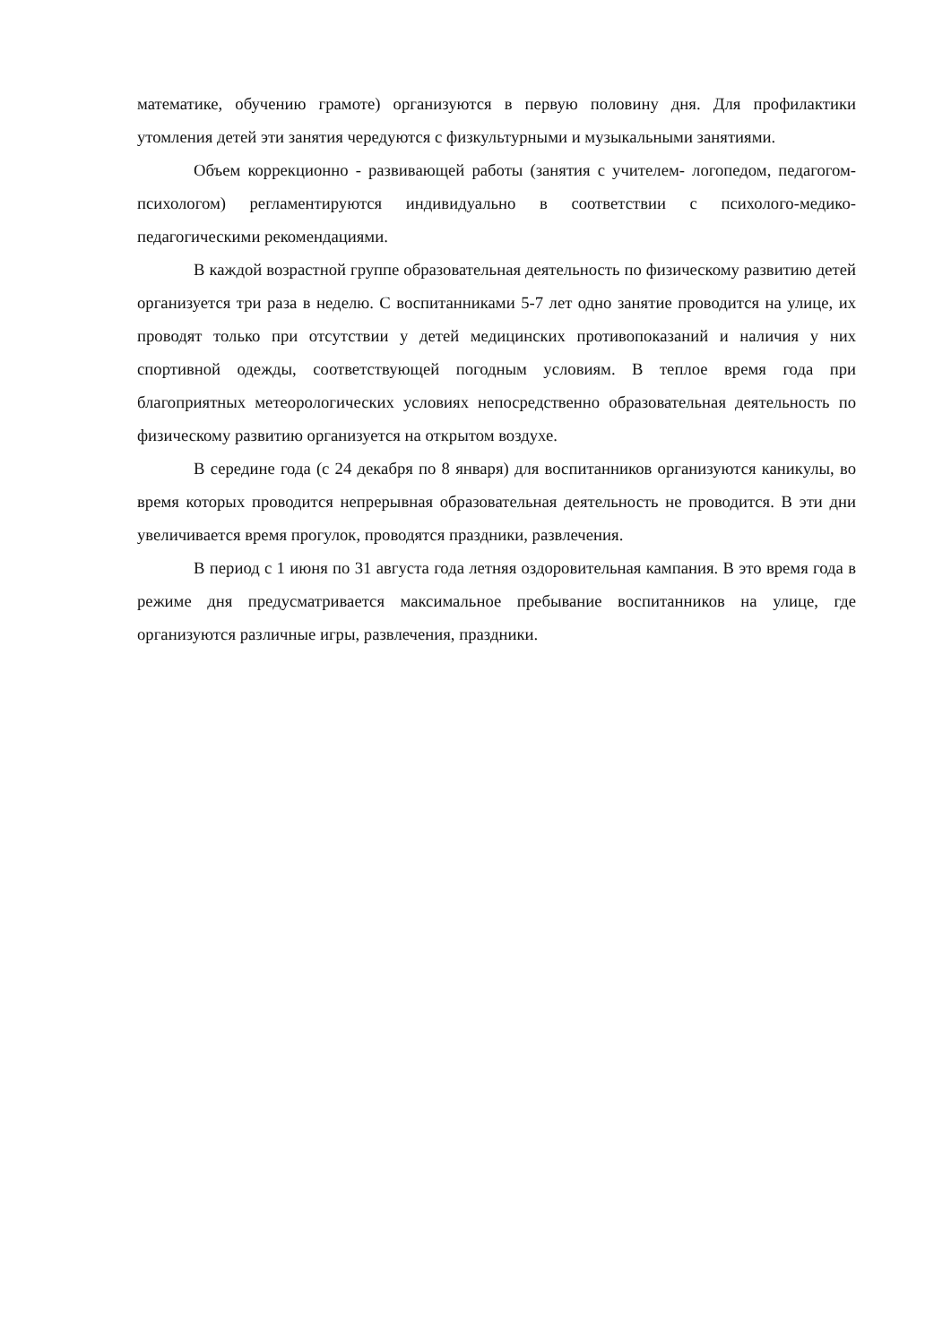математике, обучению грамоте) организуются в первую половину дня. Для профилактики утомления детей эти занятия чередуются с физкультурными и музыкальными занятиями.
Объем коррекционно - развивающей работы (занятия с учителем- логопедом, педагогом- психологом) регламентируются индивидуально в соответствии с психолого-медико-педагогическими рекомендациями.
В каждой возрастной группе образовательная деятельность по физическому развитию детей организуется три раза в неделю. С воспитанниками 5-7 лет одно занятие проводится на улице, их проводят только при отсутствии у детей медицинских противопоказаний и наличия у них спортивной одежды, соответствующей погодным условиям. В теплое время года при благоприятных метеорологических условиях непосредственно образовательная деятельность по физическому развитию организуется на открытом воздухе.
В середине года (с 24 декабря по 8 января) для воспитанников организуются каникулы, во время которых проводится непрерывная образовательная деятельность не проводится. В эти дни увеличивается время прогулок, проводятся праздники, развлечения.
В период с 1 июня по 31 августа года летняя оздоровительная кампания. В это время года в режиме дня предусматривается максимальное пребывание воспитанников на улице, где организуются различные игры, развлечения, праздники.